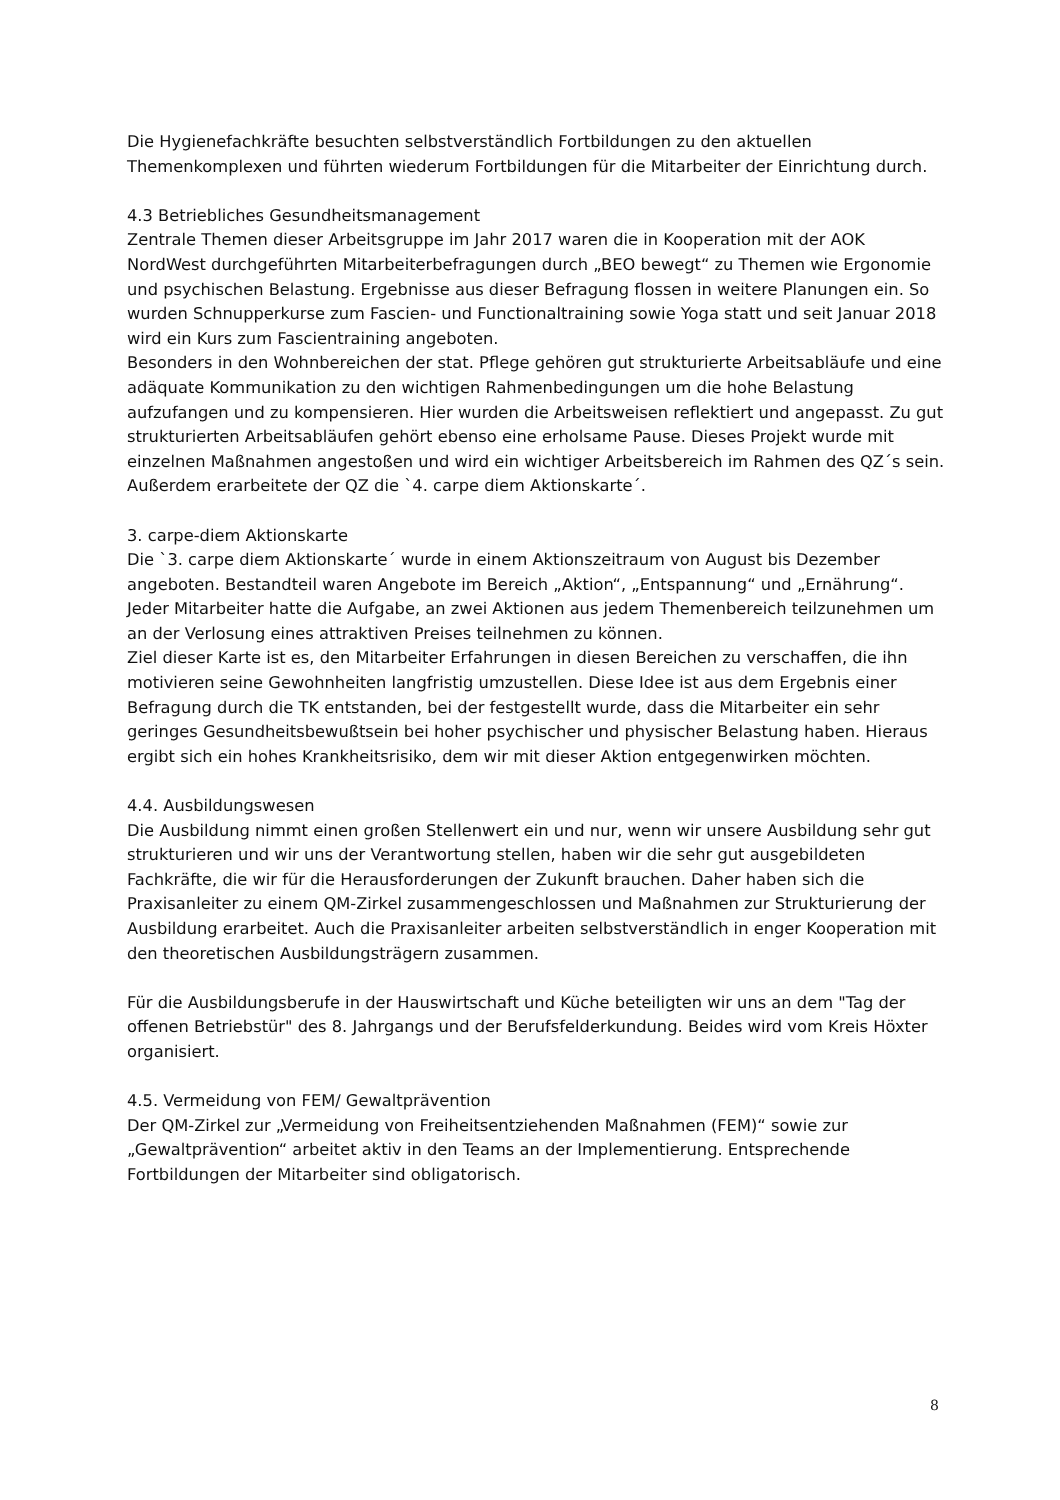Die Hygienefachkräfte besuchten selbstverständlich Fortbildungen zu den aktuellen Themenkomplexen und führten wiederum Fortbildungen für die Mitarbeiter der Einrichtung durch.
4.3 Betriebliches Gesundheitsmanagement
Zentrale Themen dieser Arbeitsgruppe im Jahr 2017 waren die in Kooperation mit der AOK NordWest durchgeführten Mitarbeiterbefragungen durch „BEO bewegt“ zu Themen wie Ergonomie und psychischen Belastung. Ergebnisse aus dieser Befragung flossen in weitere Planungen ein. So wurden Schnupperkurse zum Fascien- und Functionaltraining sowie Yoga statt und seit Januar 2018 wird ein Kurs zum Fascientraining angeboten.
Besonders in den Wohnbereichen der stat. Pflege gehören gut strukturierte Arbeitsabläufe und eine adäquate Kommunikation zu den wichtigen Rahmenbedingungen um die hohe Belastung aufzufangen und zu kompensieren. Hier wurden die Arbeitsweisen reflektiert und angepasst. Zu gut strukturierten Arbeitsabläufen gehört ebenso eine erholsame Pause. Dieses Projekt wurde mit einzelnen Maßnahmen angestoßen und wird ein wichtiger Arbeitsbereich im Rahmen des QZ´s sein.
Außerdem erarbeitete der QZ die `4. carpe diem Aktionskarte´.
3. carpe-diem Aktionskarte
Die `3. carpe diem Aktionskarte´ wurde in einem Aktionszeitraum von August bis Dezember angeboten. Bestandteil waren Angebote im Bereich „Aktion“, „Entspannung“ und „Ernährung“. Jeder Mitarbeiter hatte die Aufgabe, an zwei Aktionen aus jedem Themenbereich teilzunehmen um an der Verlosung eines attraktiven Preises teilnehmen zu können.
Ziel dieser Karte ist es, den Mitarbeiter Erfahrungen in diesen Bereichen zu verschaffen, die ihn motivieren seine Gewohnheiten langfristig umzustellen. Diese Idee ist aus dem Ergebnis einer Befragung durch die TK entstanden, bei der festgestellt wurde, dass die Mitarbeiter ein sehr geringes Gesundheitsbewußtsein bei hoher psychischer und physischer Belastung haben. Hieraus ergibt sich ein hohes Krankheitsrisiko, dem wir mit dieser Aktion entgegenwirken möchten.
4.4. Ausbildungswesen
Die Ausbildung nimmt einen großen Stellenwert ein und nur, wenn wir unsere Ausbildung sehr gut strukturieren und wir uns der Verantwortung stellen, haben wir die sehr gut ausgebildeten Fachkräfte, die wir für die Herausforderungen der Zukunft brauchen. Daher haben sich die Praxisanleiter zu einem QM-Zirkel zusammengeschlossen und Maßnahmen zur Strukturierung der Ausbildung erarbeitet. Auch die Praxisanleiter arbeiten selbstverständlich in enger Kooperation mit den theoretischen Ausbildungsträgern zusammen.
Für die Ausbildungsberufe in der Hauswirtschaft und Küche beteiligten wir uns an dem "Tag der offenen Betriebstür" des 8. Jahrgangs und der Berufsfelderkundung. Beides wird vom Kreis Höxter organisiert.
4.5. Vermeidung von FEM/ Gewaltprävention
Der QM-Zirkel zur „Vermeidung von Freiheitsentziehenden Maßnahmen (FEM)“ sowie zur „Gewaltprävention“ arbeitet aktiv in den Teams an der Implementierung. Entsprechende Fortbildungen der Mitarbeiter sind obligatorisch.
8